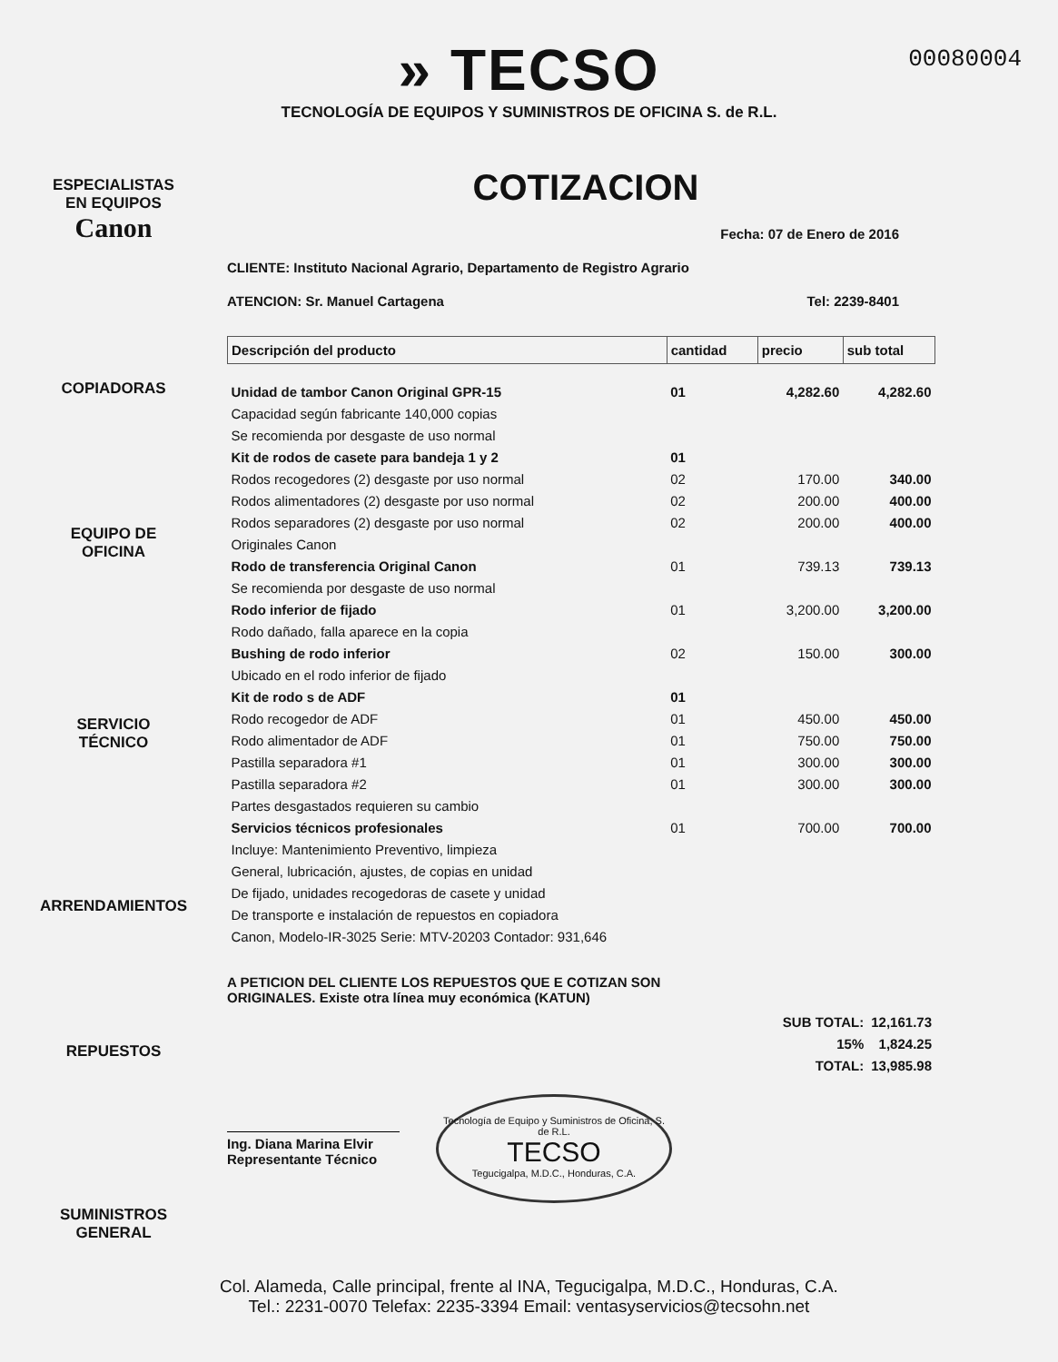00080004
» TECSO
TECNOLOGÍA DE EQUIPOS Y SUMINISTROS DE OFICINA S. de R.L.
ESPECIALISTAS
EN EQUIPOS
Canon
COPIADORAS
EQUIPO DE
OFICINA
SERVICIO
TÉCNICO
ARRENDAMIENTOS
REPUESTOS
SUMINISTROS
GENERAL
COTIZACION
Fecha: 07 de Enero de 2016
CLIENTE: Instituto Nacional Agrario, Departamento de Registro Agrario
ATENCION: Sr. Manuel Cartagena Tel: 2239-8401
| Descripción del producto | cantidad | precio | sub total |
| --- | --- | --- | --- |
| Unidad de tambor Canon Original GPR-15 | 01 | 4,282.60 | 4,282.60 |
| Capacidad según fabricante 140,000 copias | | | |
| Se recomienda por desgaste de uso normal | | | |
| Kit de rodos de casete para bandeja 1 y 2 | 01 | | |
| Rodos recogedores (2) desgaste por uso normal | 02 | 170.00 | 340.00 |
| Rodos alimentadores (2) desgaste por uso normal | 02 | 200.00 | 400.00 |
| Rodos separadores (2) desgaste por uso normal | 02 | 200.00 | 400.00 |
| Originales Canon | | | |
| Rodo de transferencia Original Canon | 01 | 739.13 | 739.13 |
| Se recomienda por desgaste de uso normal | | | |
| Rodo inferior de fijado | 01 | 3,200.00 | 3,200.00 |
| Rodo dañado, falla aparece en la copia | | | |
| Bushing de rodo inferior | 02 | 150.00 | 300.00 |
| Ubicado en el rodo inferior de fijado | | | |
| Kit de rodo s de ADF | 01 | | |
| Rodo recogedor de ADF | 01 | 450.00 | 450.00 |
| Rodo alimentador de ADF | 01 | 750.00 | 750.00 |
| Pastilla separadora #1 | 01 | 300.00 | 300.00 |
| Pastilla separadora #2 | 01 | 300.00 | 300.00 |
| Partes desgastados requieren su cambio | | | |
| Servicios técnicos profesionales | 01 | 700.00 | 700.00 |
| Incluye: Mantenimiento Preventivo, limpieza | | | |
| General, lubricación, ajustes, de copias en unidad | | | |
| De fijado, unidades recogedoras de casete y unidad | | | |
| De transporte e instalación de repuestos en copiadora | | | |
| Canon, Modelo-IR-3025 Serie: MTV-20203 Contador: 931,646 | | | |
A PETICION DEL CLIENTE LOS REPUESTOS QUE E COTIZAN SON
ORIGINALES. Existe otra línea muy económica (KATUN)
| SUB TOTAL: | 12,161.73 |
| 15% | 1,824.25 |
| TOTAL: | 13,985.98 |
Ing. Diana Marina Elvir
Representante Técnico
Tecnología de Equipo y Suministros de Oficina, S. de R.L.
TECSO
Tegucigalpa, M.D.C., Honduras, C.A.
Col. Alameda, Calle principal, frente al INA, Tegucigalpa, M.D.C., Honduras, C.A.
Tel.: 2231-0070 Telefax: 2235-3394 Email: ventasyservicios@tecsohn.net